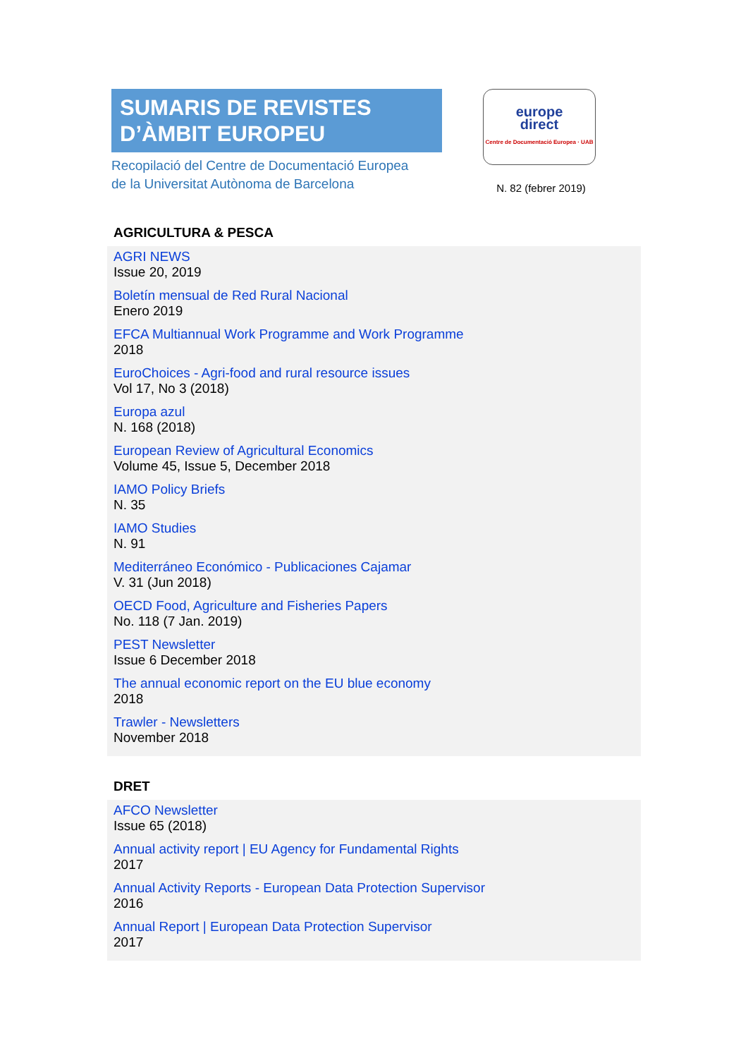SUMARIS DE REVISTES
D’ÀMBIT EUROPEU
Recopilació del Centre de Documentació Europea
de la Universitat Autònoma de Barcelona
europe
direct
Centre de Documentació Europea · UAB
N. 82 (febrer 2019)
AGRICULTURA & PESCA
AGRI NEWS
Issue 20, 2019
Boletín mensual de Red Rural Nacional
Enero 2019
EFCA Multiannual Work Programme and Work Programme
2018
EuroChoices - Agri-food and rural resource issues
Vol 17, No 3 (2018)
Europa azul
N. 168 (2018)
European Review of Agricultural Economics
Volume 45, Issue 5, December 2018
IAMO Policy Briefs
N. 35
IAMO Studies
N. 91
Mediterráneo Económico - Publicaciones Cajamar
V. 31 (Jun 2018)
OECD Food, Agriculture and Fisheries Papers
No. 118 (7 Jan. 2019)
PEST Newsletter
Issue 6 December 2018
The annual economic report on the EU blue economy
2018
Trawler - Newsletters
November 2018
DRET
AFCO Newsletter
Issue 65 (2018)
Annual activity report | EU Agency for Fundamental Rights
2017
Annual Activity Reports - European Data Protection Supervisor
2016
Annual Report | European Data Protection Supervisor
2017